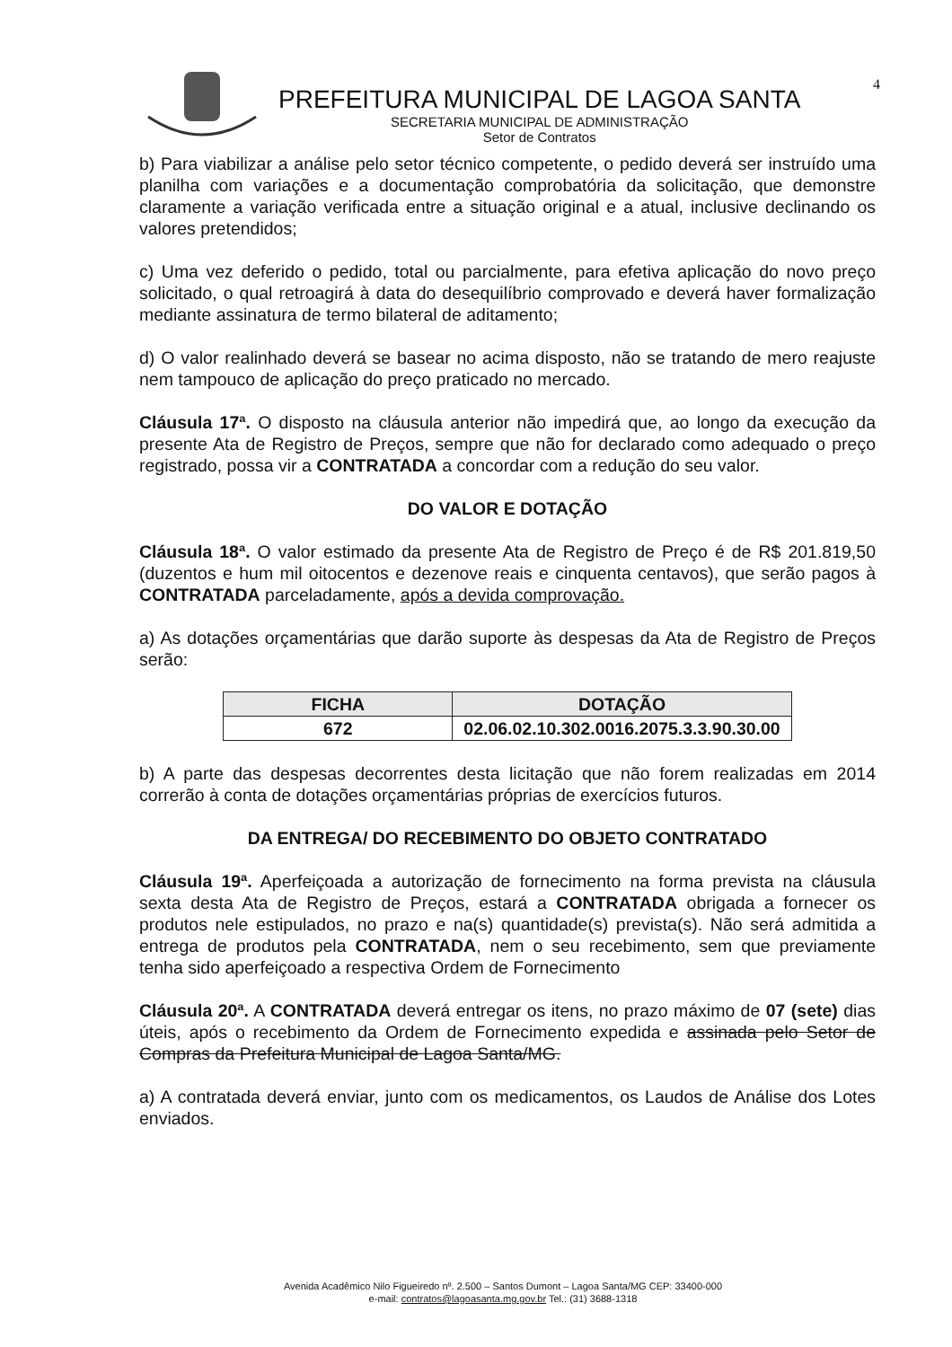4
PREFEITURA MUNICIPAL DE LAGOA SANTA
SECRETARIA MUNICIPAL DE ADMINISTRAÇÃO
Setor de Contratos
b) Para viabilizar a análise pelo setor técnico competente, o pedido deverá ser instruído uma planilha com variações e a documentação comprobatória da solicitação, que demonstre claramente a variação verificada entre a situação original e a atual, inclusive declinando os valores pretendidos;
c) Uma vez deferido o pedido, total ou parcialmente, para efetiva aplicação do novo preço solicitado, o qual retroagirá à data do desequilíbrio comprovado e deverá haver formalização mediante assinatura de termo bilateral de aditamento;
d) O valor realinhado deverá se basear no acima disposto, não se tratando de mero reajuste nem tampouco de aplicação do preço praticado no mercado.
Cláusula 17ª. O disposto na cláusula anterior não impedirá que, ao longo da execução da presente Ata de Registro de Preços, sempre que não for declarado como adequado o preço registrado, possa vir a CONTRATADA a concordar com a redução do seu valor.
DO VALOR E DOTAÇÃO
Cláusula 18ª. O valor estimado da presente Ata de Registro de Preço é de R$ 201.819,50 (duzentos e hum mil oitocentos e dezenove reais e cinquenta centavos), que serão pagos à CONTRATADA parceladamente, após a devida comprovação.
a) As dotações orçamentárias que darão suporte às despesas da Ata de Registro de Preços serão:
| FICHA | DOTAÇÃO |
| --- | --- |
| 672 | 02.06.02.10.302.0016.2075.3.3.90.30.00 |
b) A parte das despesas decorrentes desta licitação que não forem realizadas em 2014 correrão à conta de dotações orçamentárias próprias de exercícios futuros.
DA ENTREGA/ DO RECEBIMENTO DO OBJETO CONTRATADO
Cláusula 19ª. Aperfeiçoada a autorização de fornecimento na forma prevista na cláusula sexta desta Ata de Registro de Preços, estará a CONTRATADA obrigada a fornecer os produtos nele estipulados, no prazo e na(s) quantidade(s) prevista(s). Não será admitida a entrega de produtos pela CONTRATADA, nem o seu recebimento, sem que previamente tenha sido aperfeiçoado a respectiva Ordem de Fornecimento
Cláusula 20ª. A CONTRATADA deverá entregar os itens, no prazo máximo de 07 (sete) dias úteis, após o recebimento da Ordem de Fornecimento expedida e assinada pelo Setor de Compras da Prefeitura Municipal de Lagoa Santa/MG.
a) A contratada deverá enviar, junto com os medicamentos, os Laudos de Análise dos Lotes enviados.
Avenida Acadêmico Nilo Figueiredo nº. 2.500 – Santos Dumont – Lagoa Santa/MG CEP: 33400-000
e-mail: contratos@lagoasanta.mg.gov.br Tel.: (31) 3688-1318